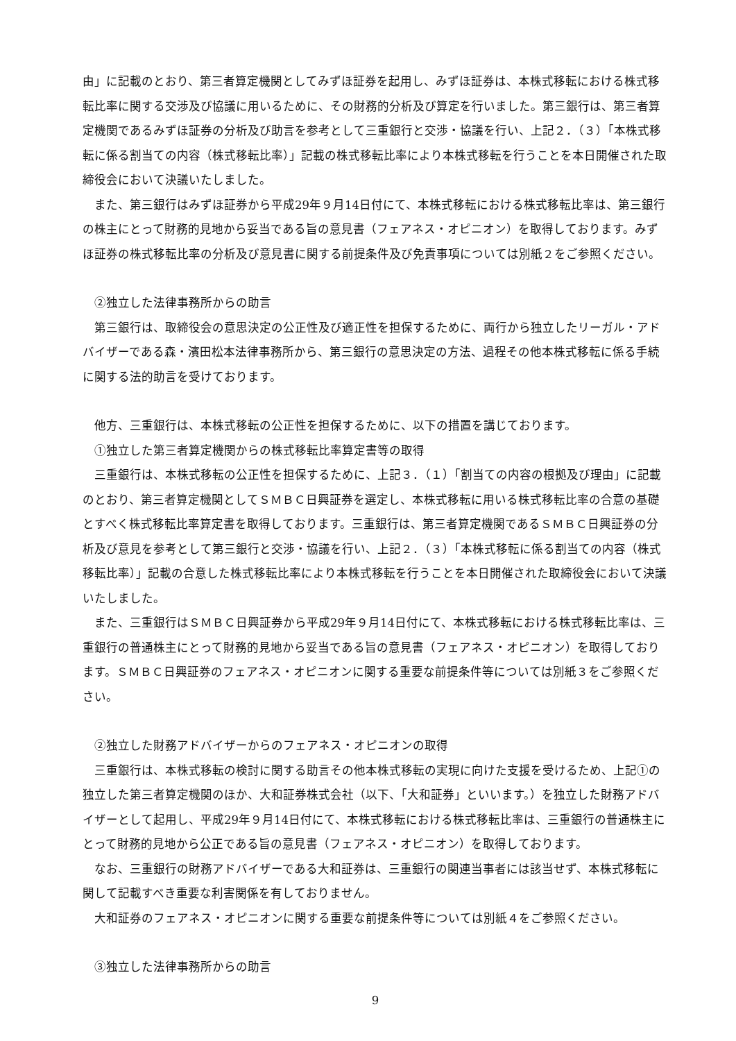由」に記載のとおり、第三者算定機関としてみずほ証券を起用し、みずほ証券は、本株式移転における株式移転比率に関する交渉及び協議に用いるために、その財務的分析及び算定を行いました。第三銀行は、第三者算定機関であるみずほ証券の分析及び助言を参考として三重銀行と交渉・協議を行い、上記２．（３）「本株式移転に係る割当ての内容（株式移転比率）」記載の株式移転比率により本株式移転を行うことを本日開催された取締役会において決議いたしました。
　また、第三銀行はみずほ証券から平成29年９月14日付にて、本株式移転における株式移転比率は、第三銀行の株主にとって財務的見地から妥当である旨の意見書（フェアネス・オピニオン）を取得しております。みずほ証券の株式移転比率の分析及び意見書に関する前提条件及び免責事項については別紙２をご参照ください。
　②独立した法律事務所からの助言
　第三銀行は、取締役会の意思決定の公正性及び適正性を担保するために、両行から独立したリーガル・アドバイザーである森・濱田松本法律事務所から、第三銀行の意思決定の方法、過程その他本株式移転に係る手続に関する法的助言を受けております。
　他方、三重銀行は、本株式移転の公正性を担保するために、以下の措置を講じております。
　①独立した第三者算定機関からの株式移転比率算定書等の取得
　三重銀行は、本株式移転の公正性を担保するために、上記３．（１）「割当ての内容の根拠及び理由」に記載のとおり、第三者算定機関としてＳＭＢＣ日興証券を選定し、本株式移転に用いる株式移転比率の合意の基礎とすべく株式移転比率算定書を取得しております。三重銀行は、第三者算定機関であるＳＭＢＣ日興証券の分析及び意見を参考として第三銀行と交渉・協議を行い、上記２．（３）「本株式移転に係る割当ての内容（株式移転比率）」記載の合意した株式移転比率により本株式移転を行うことを本日開催された取締役会において決議いたしました。
　また、三重銀行はＳＭＢＣ日興証券から平成29年９月14日付にて、本株式移転における株式移転比率は、三重銀行の普通株主にとって財務的見地から妥当である旨の意見書（フェアネス・オピニオン）を取得しております。ＳＭＢＣ日興証券のフェアネス・オピニオンに関する重要な前提条件等については別紙３をご参照ください。
　②独立した財務アドバイザーからのフェアネス・オピニオンの取得
　三重銀行は、本株式移転の検討に関する助言その他本株式移転の実現に向けた支援を受けるため、上記①の独立した第三者算定機関のほか、大和証券株式会社（以下、「大和証券」といいます。）を独立した財務アドバイザーとして起用し、平成29年９月14日付にて、本株式移転における株式移転比率は、三重銀行の普通株主にとって財務的見地から公正である旨の意見書（フェアネス・オピニオン）を取得しております。
　なお、三重銀行の財務アドバイザーである大和証券は、三重銀行の関連当事者には該当せず、本株式移転に関して記載すべき重要な利害関係を有しておりません。
　大和証券のフェアネス・オピニオンに関する重要な前提条件等については別紙４をご参照ください。
　③独立した法律事務所からの助言
9